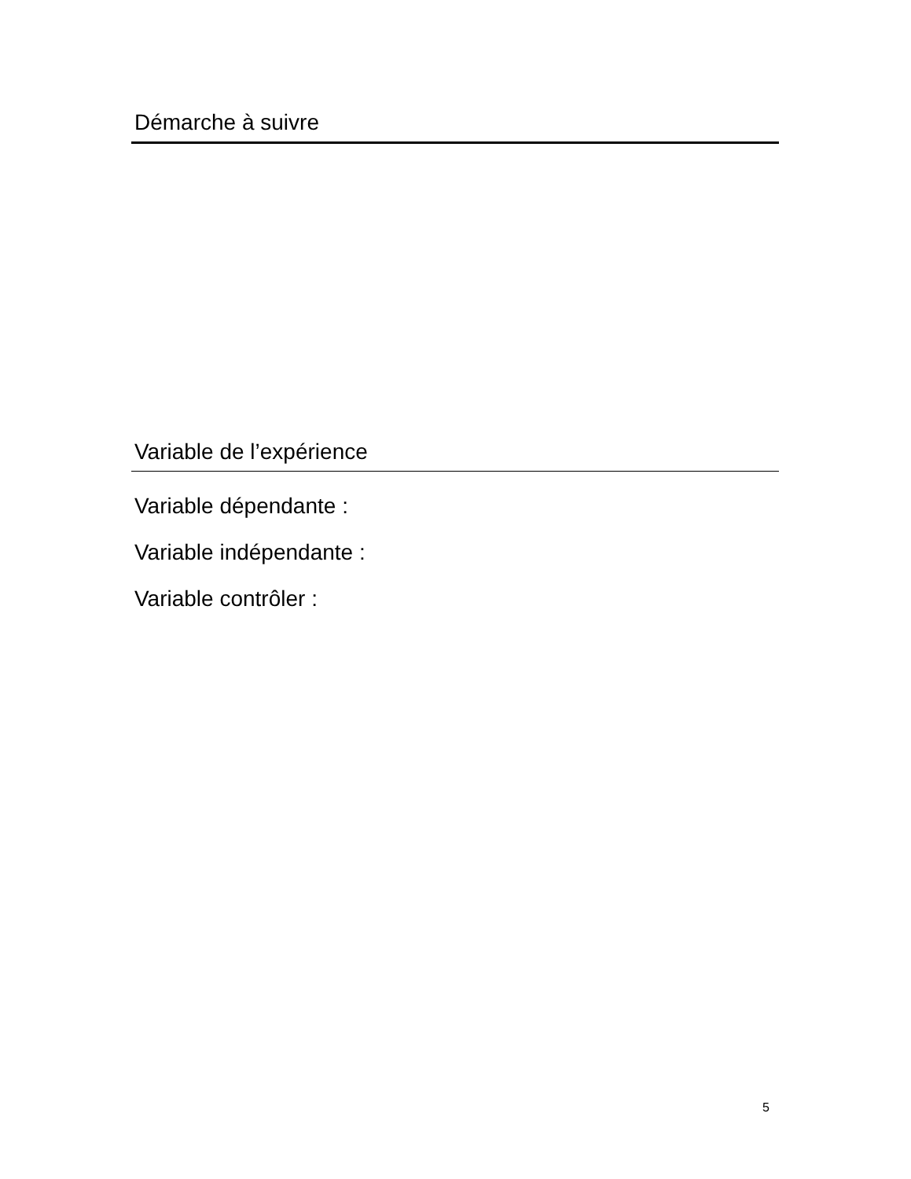Démarche à suivre
Variable de l’expérience
Variable dépendante :
Variable indépendante :
Variable contrôler :
5